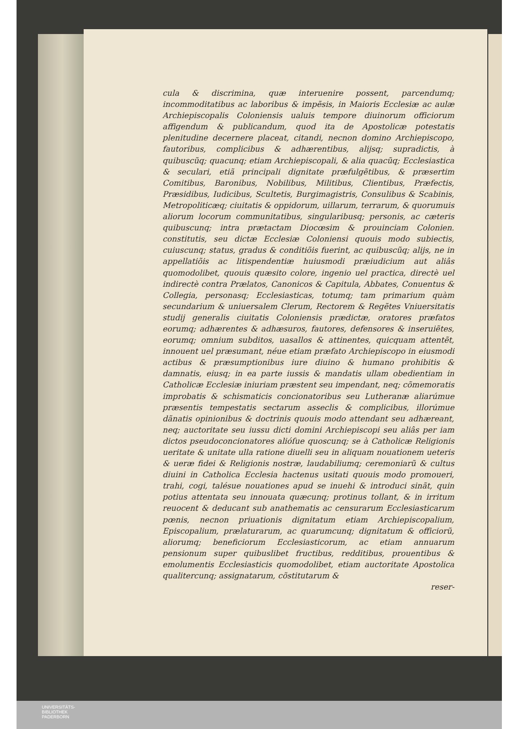cula & discrimina, quæ interuenire possent, parcendumq; incommoditatibus ac laboribus & impẽsis, in Maioris Ecclesiæ ac aulæ Archiepiscopalis Coloniensis ualuis tempore diuinorum officiorum affigendum & publicandum, quod ita de Apostolicæ potestatis plenitudine decernere placeat, citandi, necnon domino Archiepiscopo, fautoribus, complicibus & adhærentibus, alijsq; supradictis, à quibuscũq; quacunq; etiam Archiepiscopali, & alia quacũq; Ecclesiastica & seculari, etiã principali dignitate præfulgẽtibus, & præsertim Comitibus, Baronibus, Nobilibus, Militibus, Clientibus, Præfectis, Præsidibus, Iudicibus, Scultetis, Burgimagistris, Consulibus & Scabinis, Metropoliticæq; ciuitatis & oppidorum, uillarum, terrarum, & quorumuis aliorum locorum communitatibus, singularibusq; personis, ac cæteris quibuscunq; intra prætactam Diocœsim & prouinciam Colonien. constitutis, seu dictæ Ecclesiæ Coloniensi quouis modo subiectis, cuiuscunq; status, gradus & conditiõis fuerint, ac quibuscũq; alijs, ne in appellatiõis ac litispendentiæ huiusmodi præiudicium aut aliâs quomodolibet, quouis quæsito colore, ingenio uel practica, directè uel indirectè contra Prælatos, Canonicos & Capitula, Abbates, Conuentus & Collegia, personasq; Ecclesiasticas, totumq; tam primarium quàm secundarium & uniuersalem Clerum, Rectorem & Regẽtes Vniuersitatis studij generalis ciuitatis Coloniensis prædictæ, oratores præfatos eorumq; adhærentes & adhæsuros, fautores, defensores & inseruiẽtes, eorumq; omnium subditos, uasallos & attinentes, quicquam attentẽt, innouent uel præsumant, néue etiam præfato Archiepiscopo in eiusmodi actibus & præsumptionibus iure diuino & humano prohibitis & damnatis, eiusq; in ea parte iussis & mandatis ullam obedientiam in Catholicæ Ecclesiæ iniuriam præstent seu impendant, neq; cõmemoratis improbatis & schismaticis concionatoribus seu Lutheranæ aliarúmue præsentis tempestatis sectarum asseclis & complicibus, illorúmue dãnatis opinionibus & doctrinis quouis modo attendant seu adhæreant, neq; auctoritate seu iussu dicti domini Archiepiscopi seu aliâs per iam dictos pseudoconcionatores alióſue quoscunq; se à Catholicæ Religionis ueritate & unitate ulla ratione diuelli seu in aliquam nouationem ueteris & ueræ fidei & Religionis nostræ, laudabiliumq; ceremoniarũ & cultus diuini in Catholica Ecclesia hactenus usitati quouis modo promoueri, trahi, cogi, talésue nouationes apud se inuehi & introduci sinãt, quin potius attentata seu innouata quæcunq; protinus tollant, & in irritum reuocent & deducant sub anathematis ac censurarum Ecclesiasticarum pœnis, necnon priuationis dignitatum etiam Archiepiscopalium, Episcopalium, prælaturarum, ac quarumcunq; dignitatum & officiorũ, aliorumq; beneficiorum Ecclesiasticorum, ac etiam annuarum pensionum super quibuslibet fructibus, redditibus, prouentibus & emolumentis Ecclesiasticis quomodolibet, etiam auctoritate Apostolica qualitercunq; assignatarum, cõstitutarum &
reser-
UNIVERSITÄTS-
BIBLIOTHEK
PADERBORN